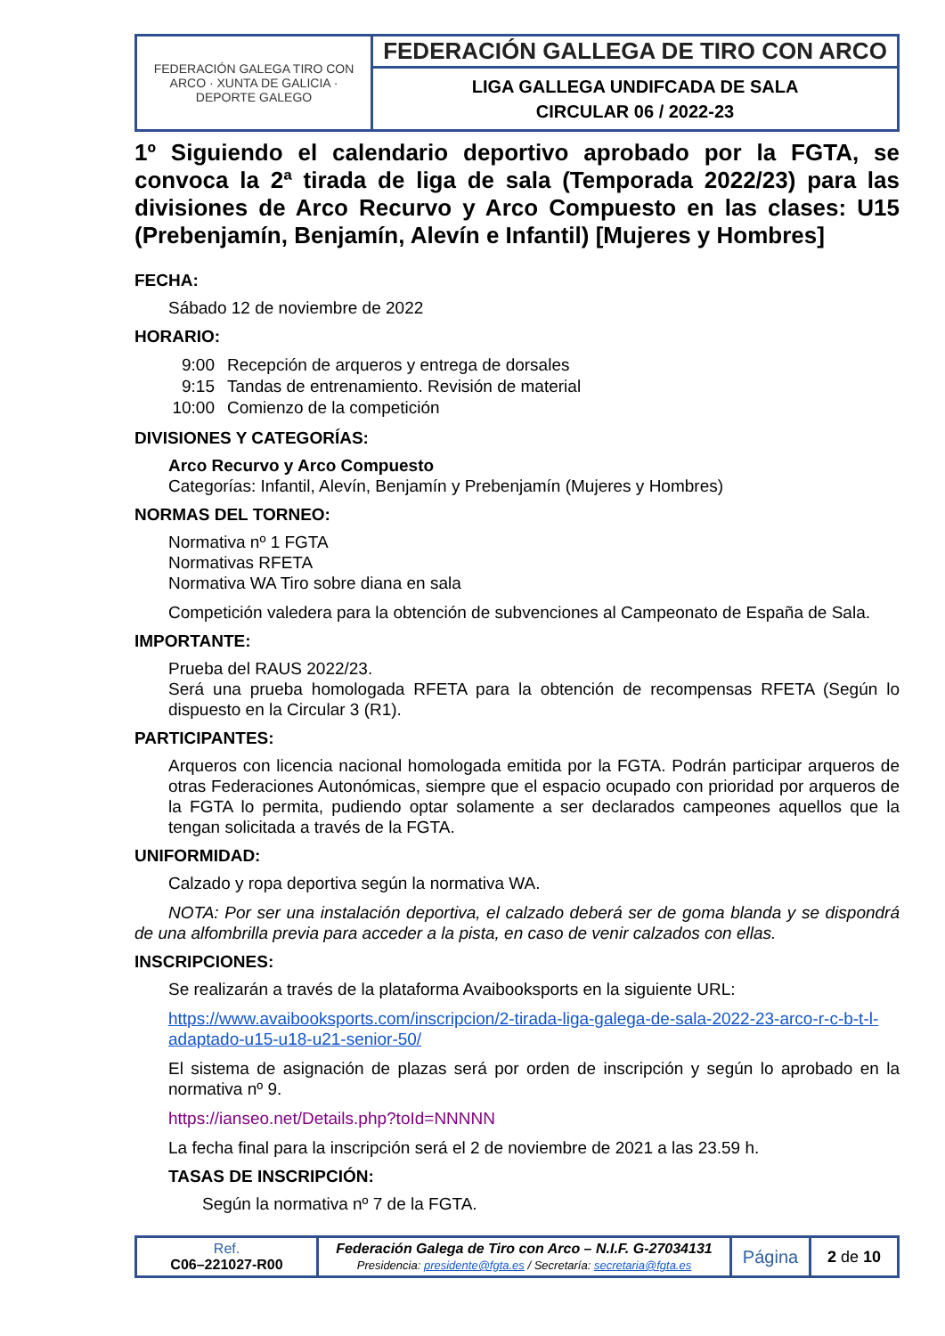| FEDERACIÓN GALEGA TIRO CON ARCO · XUNTA DE GALICIA · DEPORTE GALEGO | FEDERACIÓN GALLEGA DE TIRO CON ARCO |
| | LIGA GALLEGA UNDIFCADA DE SALA CIRCULAR 06 / 2022-23 |
1º Siguiendo el calendario deportivo aprobado por la FGTA, se convoca la 2ª tirada de liga de sala (Temporada 2022/23) para las divisiones de Arco Recurvo y Arco Compuesto en las clases: U15 (Prebenjamín, Benjamín, Alevín e Infantil) [Mujeres y Hombres]
FECHA:
Sábado 12 de noviembre de 2022
HORARIO:
| 9:00 | Recepción de arqueros y entrega de dorsales |
| 9:15 | Tandas de entrenamiento. Revisión de material |
| 10:00 | Comienzo de la competición |
DIVISIONES Y CATEGORÍAS:
Arco Recurvo y Arco Compuesto
Categorías: Infantil, Alevín, Benjamín y Prebenjamín (Mujeres y Hombres)
NORMAS DEL TORNEO:
Normativa nº 1 FGTA
Normativas RFETA
Normativa WA Tiro sobre diana en sala
Competición valedera para la obtención de subvenciones al Campeonato de España de Sala.
IMPORTANTE:
Prueba del RAUS 2022/23.
Será una prueba homologada RFETA para la obtención de recompensas RFETA (Según lo dispuesto en la Circular 3 (R1).
PARTICIPANTES:
Arqueros con licencia nacional homologada emitida por la FGTA. Podrán participar arqueros de otras Federaciones Autonómicas, siempre que el espacio ocupado con prioridad por arqueros de la FGTA lo permita, pudiendo optar solamente a ser declarados campeones aquellos que la tengan solicitada a través de la FGTA.
UNIFORMIDAD:
Calzado y ropa deportiva según la normativa WA.
NOTA: Por ser una instalación deportiva, el calzado deberá ser de goma blanda y se dispondrá de una alfombrilla previa para acceder a la pista, en caso de venir calzados con ellas.
INSCRIPCIONES:
Se realizarán a través de la plataforma Avaibooksports en la siguiente URL:
https://www.avaibooksports.com/inscripcion/2-tirada-liga-galega-de-sala-2022-23-arco-r-c-b-t-l-adaptado-u15-u18-u21-senior-50/
El sistema de asignación de plazas será por orden de inscripción y según lo aprobado en la normativa nº 9.
https://ianseo.net/Details.php?toId=NNNNN
La fecha final para la inscripción será el 2 de noviembre de 2021 a las 23.59 h.
TASAS DE INSCRIPCIÓN:
Según la normativa nº 7 de la FGTA.
| Ref. C06–221027-R00 | Federación Galega de Tiro con Arco – N.I.F. G-27034131 Presidencia: presidente@fgta.es / Secretaría: secretaria@fgta.es | Página | 2 de 10 |